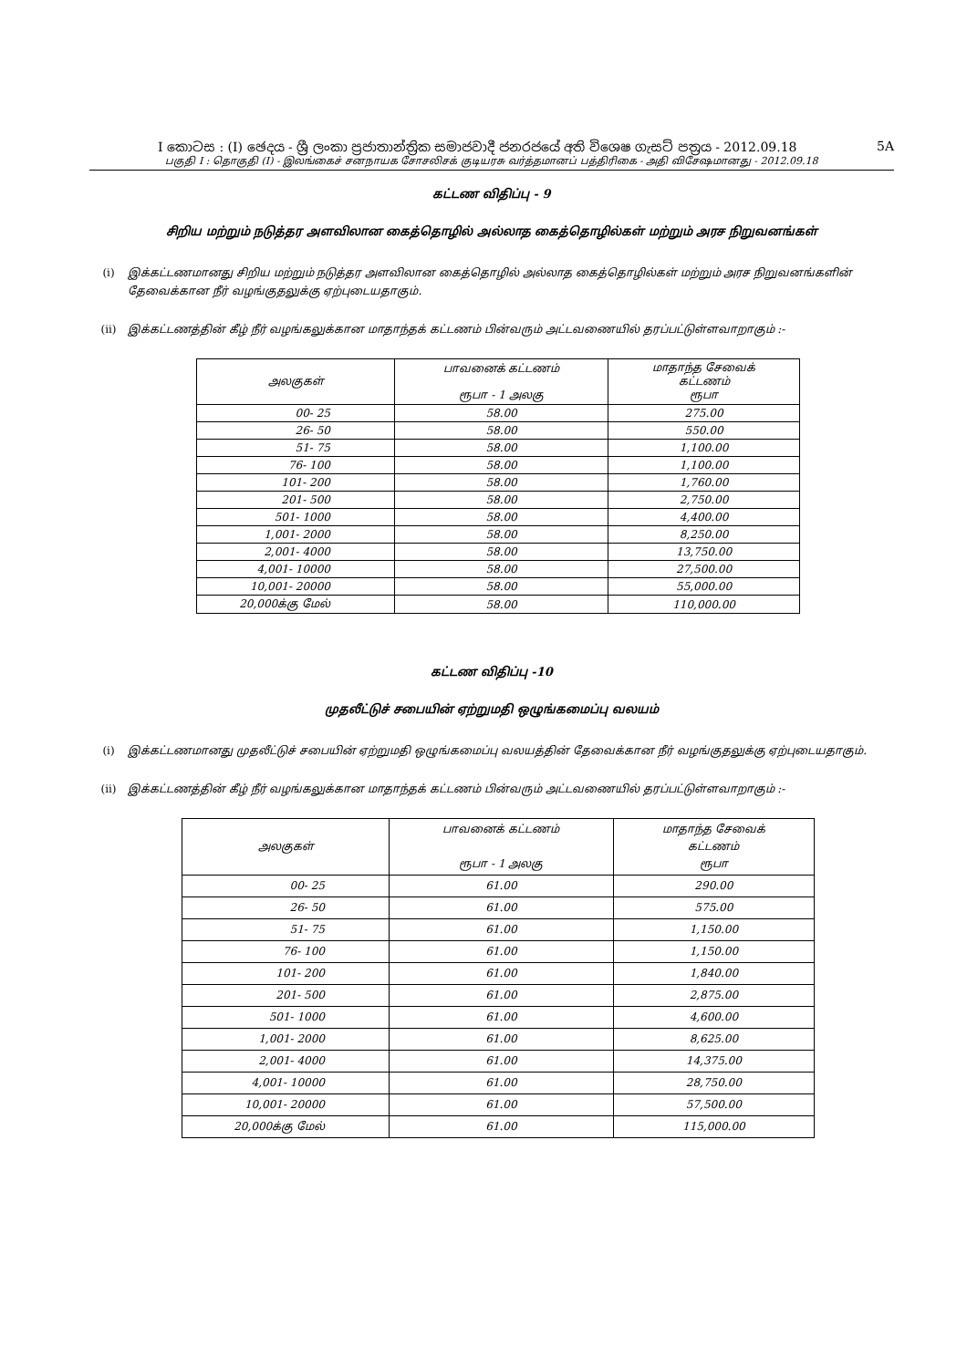I කොටස : (I) ඡෙදය - ශ්‍රී ලංකා ප්‍රජාතාන්ත්‍රික සමාජවාදී ජනරජයේ අති විශෙෂ ගැසට් පත්‍රය - 2012.09.18 5A
பகுதி I : தொகுதி (I) - இலங்கைச் சனநாயக சோசலிசக் குடியரசு வர்த்தமானப் பத்திரிகை - அதி விசேஷமானது - 2012.09.18
கட்டண விதிப்பு - 9
சிறிய மற்றும் நடுத்தர அளவிலான கைத்தொழில் அல்லாத கைத்தொழில்கள் மற்றும் அரச நிறுவனங்கள்
(i) இக்கட்டணமானது சிறிய மற்றும் நடுத்தர அளவிலான கைத்தொழில் அல்லாத கைத்தொழில்கள் மற்றும் அரச நிறுவனங்களின் தேவைக்கான நீர் வழங்குதலுக்கு ஏற்புடையதாகும்.
(ii) இக்கட்டணத்தின் கீழ் நீர் வழங்கலுக்கான மாதாந்தக் கட்டணம் பின்வரும் அட்டவணையில் தரப்பட்டுள்ளவாறாகும் :-
| அலகுகள் | பாவனைக் கட்டணம் ரூபா - 1 அலகு | மாதாந்த சேவைக் கட்டணம் ரூபா |
| --- | --- | --- |
| 00- 25 | 58.00 | 275.00 |
| 26- 50 | 58.00 | 550.00 |
| 51- 75 | 58.00 | 1,100.00 |
| 76- 100 | 58.00 | 1,100.00 |
| 101- 200 | 58.00 | 1,760.00 |
| 201- 500 | 58.00 | 2,750.00 |
| 501- 1000 | 58.00 | 4,400.00 |
| 1,001- 2000 | 58.00 | 8,250.00 |
| 2,001- 4000 | 58.00 | 13,750.00 |
| 4,001- 10000 | 58.00 | 27,500.00 |
| 10,001- 20000 | 58.00 | 55,000.00 |
| 20,000க்கு மேல் | 58.00 | 110,000.00 |
கட்டண விதிப்பு -10
முதலீட்டுச் சபையின் ஏற்றுமதி ஒழுங்கமைப்பு வலயம்
(i) இக்கட்டணமானது முதலீட்டுச் சபையின் ஏற்றுமதி ஒழுங்கமைப்பு வலயத்தின் தேவைக்கான நீர் வழங்குதலுக்கு ஏற்புடையதாகும்.
(ii) இக்கட்டணத்தின் கீழ் நீர் வழங்கலுக்கான மாதாந்தக் கட்டணம் பின்வரும் அட்டவணையில் தரப்பட்டுள்ளவாறாகும் :-
| அலகுகள் | பாவனைக் கட்டணம் ரூபா - 1 அலகு | மாதாந்த சேவைக் கட்டணம் ரூபா |
| --- | --- | --- |
| 00- 25 | 61.00 | 290.00 |
| 26- 50 | 61.00 | 575.00 |
| 51- 75 | 61.00 | 1,150.00 |
| 76- 100 | 61.00 | 1,150.00 |
| 101- 200 | 61.00 | 1,840.00 |
| 201- 500 | 61.00 | 2,875.00 |
| 501- 1000 | 61.00 | 4,600.00 |
| 1,001- 2000 | 61.00 | 8,625.00 |
| 2,001- 4000 | 61.00 | 14,375.00 |
| 4,001- 10000 | 61.00 | 28,750.00 |
| 10,001- 20000 | 61.00 | 57,500.00 |
| 20,000க்கு மேல் | 61.00 | 115,000.00 |